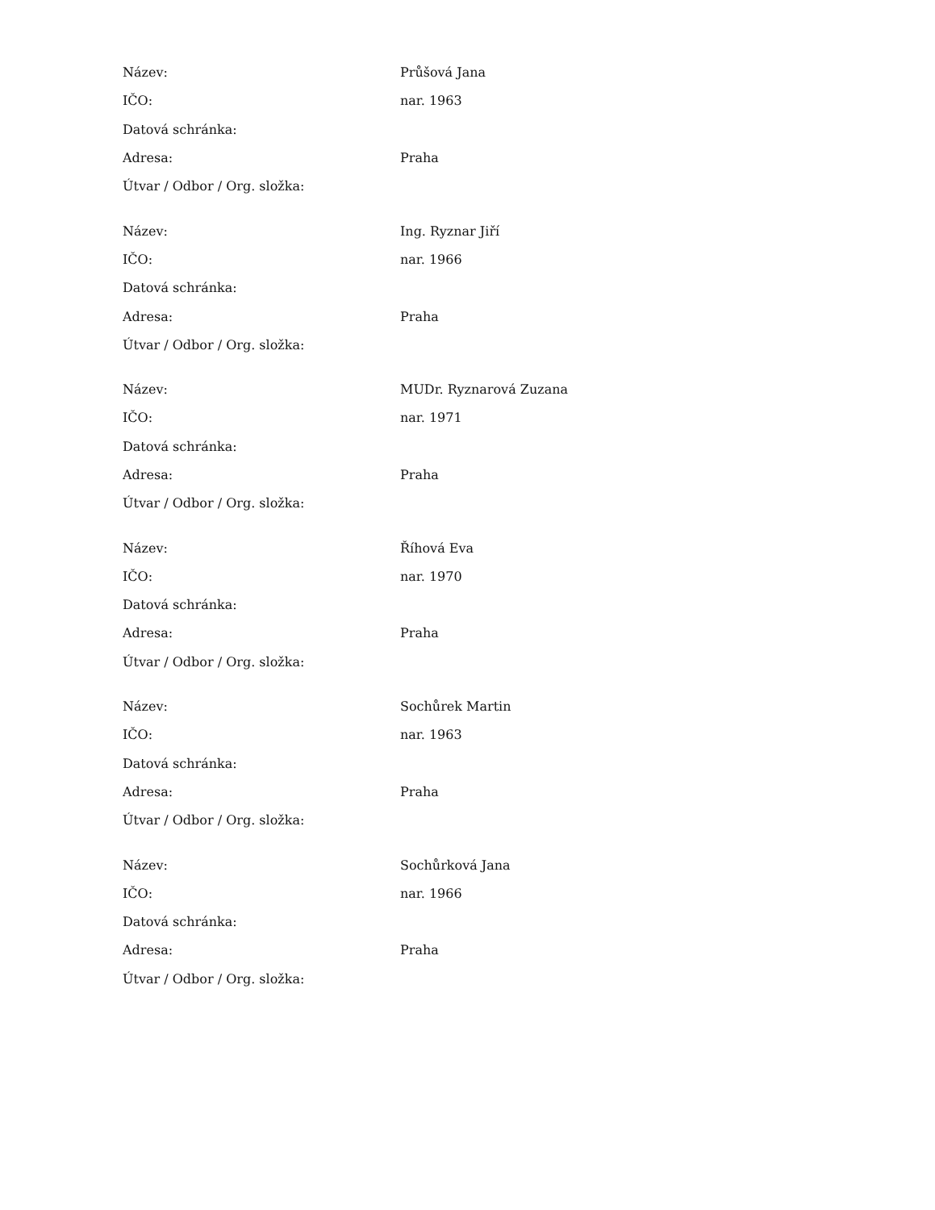| Název: | Průšová Jana |
| IČO: | nar. 1963 |
| Datová schránka: | |
| Adresa: | Praha |
| Útvar / Odbor / Org. složka: | |
| Název: | Ing. Ryznar Jiří |
| IČO: | nar. 1966 |
| Datová schránka: | |
| Adresa: | Praha |
| Útvar / Odbor / Org. složka: | |
| Název: | MUDr. Ryznarová Zuzana |
| IČO: | nar. 1971 |
| Datová schránka: | |
| Adresa: | Praha |
| Útvar / Odbor / Org. složka: | |
| Název: | Říhová Eva |
| IČO: | nar. 1970 |
| Datová schránka: | |
| Adresa: | Praha |
| Útvar / Odbor / Org. složka: | |
| Název: | Sochůrek Martin |
| IČO: | nar. 1963 |
| Datová schránka: | |
| Adresa: | Praha |
| Útvar / Odbor / Org. složka: | |
| Název: | Sochůrková Jana |
| IČO: | nar. 1966 |
| Datová schránka: | |
| Adresa: | Praha |
| Útvar / Odbor / Org. složka: | |